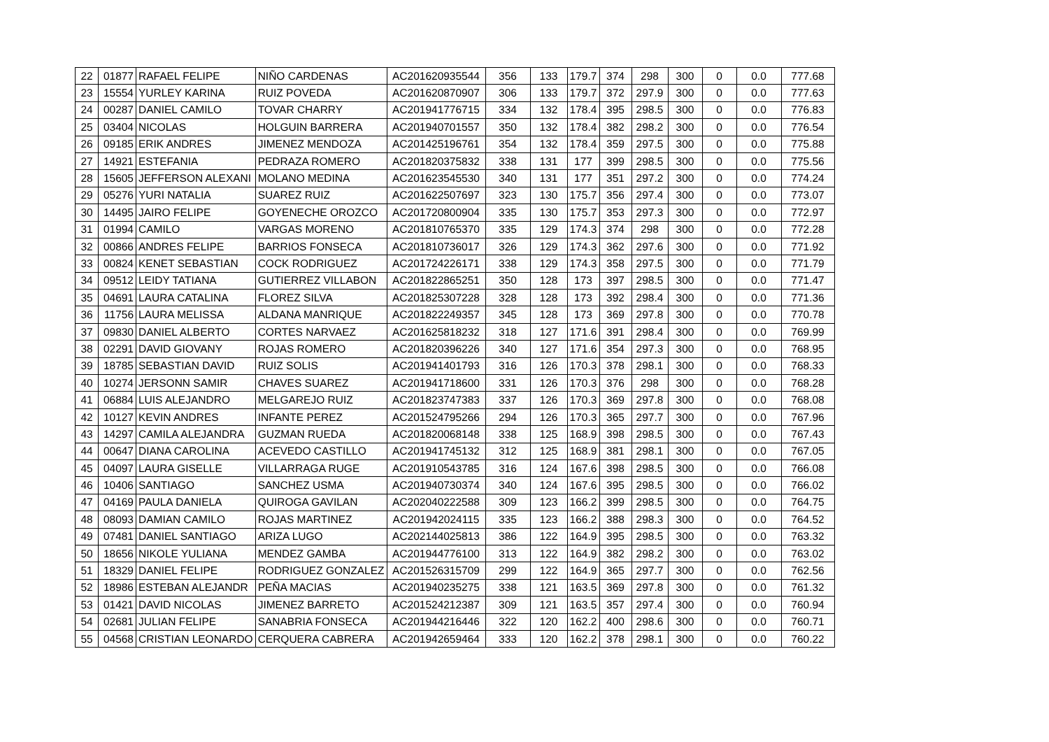| 22 | 01877 | RAFAEL FELIPE | NIÑO CARDENAS | AC201620935544 | 356 | 133 | 179.7 | 374 | 298 | 300 | 0 | 0.0 | 777.68 |
| 23 | 15554 | YURLEY KARINA | RUIZ POVEDA | AC201620870907 | 306 | 133 | 179.7 | 372 | 297.9 | 300 | 0 | 0.0 | 777.63 |
| 24 | 00287 | DANIEL CAMILO | TOVAR CHARRY | AC201941776715 | 334 | 132 | 178.4 | 395 | 298.5 | 300 | 0 | 0.0 | 776.83 |
| 25 | 03404 | NICOLAS | HOLGUIN BARRERA | AC201940701557 | 350 | 132 | 178.4 | 382 | 298.2 | 300 | 0 | 0.0 | 776.54 |
| 26 | 09185 | ERIK ANDRES | JIMENEZ MENDOZA | AC201425196761 | 354 | 132 | 178.4 | 359 | 297.5 | 300 | 0 | 0.0 | 775.88 |
| 27 | 14921 | ESTEFANIA | PEDRAZA ROMERO | AC201820375832 | 338 | 131 | 177 | 399 | 298.5 | 300 | 0 | 0.0 | 775.56 |
| 28 | 15605 | JEFFERSON ALEXANI | MOLANO MEDINA | AC201623545530 | 340 | 131 | 177 | 351 | 297.2 | 300 | 0 | 0.0 | 774.24 |
| 29 | 05276 | YURI NATALIA | SUAREZ RUIZ | AC201622507697 | 323 | 130 | 175.7 | 356 | 297.4 | 300 | 0 | 0.0 | 773.07 |
| 30 | 14495 | JAIRO FELIPE | GOYENECHE OROZCO | AC201720800904 | 335 | 130 | 175.7 | 353 | 297.3 | 300 | 0 | 0.0 | 772.97 |
| 31 | 01994 | CAMILO | VARGAS MORENO | AC201810765370 | 335 | 129 | 174.3 | 374 | 298 | 300 | 0 | 0.0 | 772.28 |
| 32 | 00866 | ANDRES FELIPE | BARRIOS FONSECA | AC201810736017 | 326 | 129 | 174.3 | 362 | 297.6 | 300 | 0 | 0.0 | 771.92 |
| 33 | 00824 | KENET SEBASTIAN | COCK RODRIGUEZ | AC201724226171 | 338 | 129 | 174.3 | 358 | 297.5 | 300 | 0 | 0.0 | 771.79 |
| 34 | 09512 | LEIDY TATIANA | GUTIERREZ VILLABON | AC201822865251 | 350 | 128 | 173 | 397 | 298.5 | 300 | 0 | 0.0 | 771.47 |
| 35 | 04691 | LAURA CATALINA | FLOREZ SILVA | AC201825307228 | 328 | 128 | 173 | 392 | 298.4 | 300 | 0 | 0.0 | 771.36 |
| 36 | 11756 | LAURA MELISSA | ALDANA MANRIQUE | AC201822249357 | 345 | 128 | 173 | 369 | 297.8 | 300 | 0 | 0.0 | 770.78 |
| 37 | 09830 | DANIEL ALBERTO | CORTES NARVAEZ | AC201625818232 | 318 | 127 | 171.6 | 391 | 298.4 | 300 | 0 | 0.0 | 769.99 |
| 38 | 02291 | DAVID GIOVANY | ROJAS ROMERO | AC201820396226 | 340 | 127 | 171.6 | 354 | 297.3 | 300 | 0 | 0.0 | 768.95 |
| 39 | 18785 | SEBASTIAN DAVID | RUIZ SOLIS | AC201941401793 | 316 | 126 | 170.3 | 378 | 298.1 | 300 | 0 | 0.0 | 768.33 |
| 40 | 10274 | JERSONN SAMIR | CHAVES SUAREZ | AC201941718600 | 331 | 126 | 170.3 | 376 | 298 | 300 | 0 | 0.0 | 768.28 |
| 41 | 06884 | LUIS ALEJANDRO | MELGAREJO RUIZ | AC201823747383 | 337 | 126 | 170.3 | 369 | 297.8 | 300 | 0 | 0.0 | 768.08 |
| 42 | 10127 | KEVIN ANDRES | INFANTE PEREZ | AC201524795266 | 294 | 126 | 170.3 | 365 | 297.7 | 300 | 0 | 0.0 | 767.96 |
| 43 | 14297 | CAMILA ALEJANDRA | GUZMAN RUEDA | AC201820068148 | 338 | 125 | 168.9 | 398 | 298.5 | 300 | 0 | 0.0 | 767.43 |
| 44 | 00647 | DIANA CAROLINA | ACEVEDO CASTILLO | AC201941745132 | 312 | 125 | 168.9 | 381 | 298.1 | 300 | 0 | 0.0 | 767.05 |
| 45 | 04097 | LAURA GISELLE | VILLARRAGA RUGE | AC201910543785 | 316 | 124 | 167.6 | 398 | 298.5 | 300 | 0 | 0.0 | 766.08 |
| 46 | 10406 | SANTIAGO | SANCHEZ USMA | AC201940730374 | 340 | 124 | 167.6 | 395 | 298.5 | 300 | 0 | 0.0 | 766.02 |
| 47 | 04169 | PAULA DANIELA | QUIROGA GAVILAN | AC202040222588 | 309 | 123 | 166.2 | 399 | 298.5 | 300 | 0 | 0.0 | 764.75 |
| 48 | 08093 | DAMIAN CAMILO | ROJAS MARTINEZ | AC201942024115 | 335 | 123 | 166.2 | 388 | 298.3 | 300 | 0 | 0.0 | 764.52 |
| 49 | 07481 | DANIEL SANTIAGO | ARIZA LUGO | AC202144025813 | 386 | 122 | 164.9 | 395 | 298.5 | 300 | 0 | 0.0 | 763.32 |
| 50 | 18656 | NIKOLE YULIANA | MENDEZ GAMBA | AC201944776100 | 313 | 122 | 164.9 | 382 | 298.2 | 300 | 0 | 0.0 | 763.02 |
| 51 | 18329 | DANIEL FELIPE | RODRIGUEZ GONZALEZ | AC201526315709 | 299 | 122 | 164.9 | 365 | 297.7 | 300 | 0 | 0.0 | 762.56 |
| 52 | 18986 | ESTEBAN ALEJANDR | PEÑA MACIAS | AC201940235275 | 338 | 121 | 163.5 | 369 | 297.8 | 300 | 0 | 0.0 | 761.32 |
| 53 | 01421 | DAVID NICOLAS | JIMENEZ BARRETO | AC201524212387 | 309 | 121 | 163.5 | 357 | 297.4 | 300 | 0 | 0.0 | 760.94 |
| 54 | 02681 | JULIAN FELIPE | SANABRIA FONSECA | AC201944216446 | 322 | 120 | 162.2 | 400 | 298.6 | 300 | 0 | 0.0 | 760.71 |
| 55 | 04568 | CRISTIAN LEONARDO | CERQUERA CABRERA | AC201942659464 | 333 | 120 | 162.2 | 378 | 298.1 | 300 | 0 | 0.0 | 760.22 |